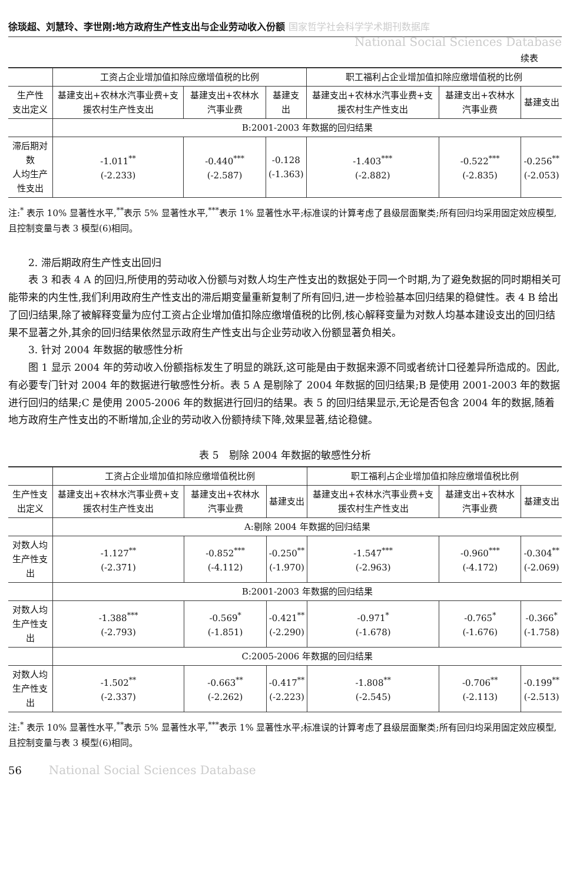徐琰超、刘慧玲、李世刚:地方政府生产性支出与企业劳动收入份额 国家哲学社会科学学术期刊数据库
National Social Sciences Database
续表
| | 工资占企业增加值扣除应缴增值税的比例 | | | 职工福利占企业增加值扣除应缴增值税的比例 | | |
| --- | --- | --- | --- | --- | --- | --- |
| 生产性 支出定义 | 基建支出+农林水汽事业费+支援农村生产性支出 | 基建支出+农林水汽事业费 | 基建支出 | 基建支出+农林水汽事业费+支援农村生产性支出 | 基建支出+农林水汽事业费 | 基建支出 |
| | B:2001-2003 年数据的回归结果 | | | | | |
| 滞后期对数 人均生产性支出 | -1.011<sup>**</sup> (-2.233) | -0.440<sup>***</sup> (-2.587) | -0.128 (-1.363) | -1.403<sup>***</sup> (-2.882) | -0.522<sup>***</sup> (-2.835) | -0.256<sup>**</sup> (-2.053) |
注:<sup>*</sup> 表示 10% 显著性水平,<sup>**</sup>表示 5% 显著性水平,<sup>***</sup>表示 1% 显著性水平;标准误的计算考虑了县级层面聚类;所有回归均采用固定效应模型,且控制变量与表 3 模型(6)相同。
2. 滞后期政府生产性支出回归
表 3 和表 4 A 的回归,所使用的劳动收入份额与对数人均生产性支出的数据处于同一个时期,为了避免数据的同时期相关可能带来的内生性,我们利用政府生产性支出的滞后期变量重新复制了所有回归,进一步检验基本回归结果的稳健性。表 4 B 给出了回归结果,除了被解释变量为应付工资占企业增加值扣除应缴增值税的比例,核心解释变量为对数人均基本建设支出的回归结果不显著之外,其余的回归结果依然显示政府生产性支出与企业劳动收入份额显著负相关。
3. 针对 2004 年数据的敏感性分析
图 1 显示 2004 年的劳动收入份额指标发生了明显的跳跃,这可能是由于数据来源不同或者统计口径差异所造成的。因此,有必要专门针对 2004 年的数据进行敏感性分析。表 5 A 是剔除了 2004 年数据的回归结果;B 是使用 2001-2003 年的数据进行回归的结果;C 是使用 2005-2006 年的数据进行回归的结果。表 5 的回归结果显示,无论是否包含 2004 年的数据,随着地方政府生产性支出的不断增加,企业的劳动收入份额持续下降,效果显著,结论稳健。
表 5　剔除 2004 年数据的敏感性分析
| | 工资占企业增加值扣除应缴增值税比例 | | | 职工福利占企业增加值扣除应缴增值税比例 | | |
| --- | --- | --- | --- | --- | --- | --- |
| 生产性支出定义 | 基建支出+农林水汽事业费+支援农村生产性支出 | 基建支出+农林水汽事业费 | 基建支出 | 基建支出+农林水汽事业费+支援农村生产性支出 | 基建支出+农林水汽事业费 | 基建支出 |
| | A:剔除 2004 年数据的回归结果 | | | | | |
| 对数人均 生产性支出 | -1.127<sup>**</sup> (-2.371) | -0.852<sup>***</sup> (-4.112) | -0.250<sup>**</sup> (-1.970) | -1.547<sup>***</sup> (-2.963) | -0.960<sup>***</sup> (-4.172) | -0.304<sup>**</sup> (-2.069) |
| | B:2001-2003 年数据的回归结果 | | | | | |
| 对数人均 生产性支出 | -1.388<sup>***</sup> (-2.793) | -0.569<sup>*</sup> (-1.851) | -0.421<sup>**</sup> (-2.290) | -0.971<sup>*</sup> (-1.678) | -0.765<sup>*</sup> (-1.676) | -0.366<sup>*</sup> (-1.758) |
| | C:2005-2006 年数据的回归结果 | | | | | |
| 对数人均 生产性支出 | -1.502<sup>**</sup> (-2.337) | -0.663<sup>**</sup> (-2.262) | -0.417<sup>**</sup> (-2.223) | -1.808<sup>**</sup> (-2.545) | -0.706<sup>**</sup> (-2.113) | -0.199<sup>**</sup> (-2.513) |
注:<sup>*</sup> 表示 10% 显著性水平,<sup>**</sup>表示 5% 显著性水平,<sup>***</sup>表示 1% 显著性水平;标准误的计算考虑了县级层面聚类;所有回归均采用固定效应模型,且控制变量与表 3 模型(6)相同。
56 National Social Sciences Database